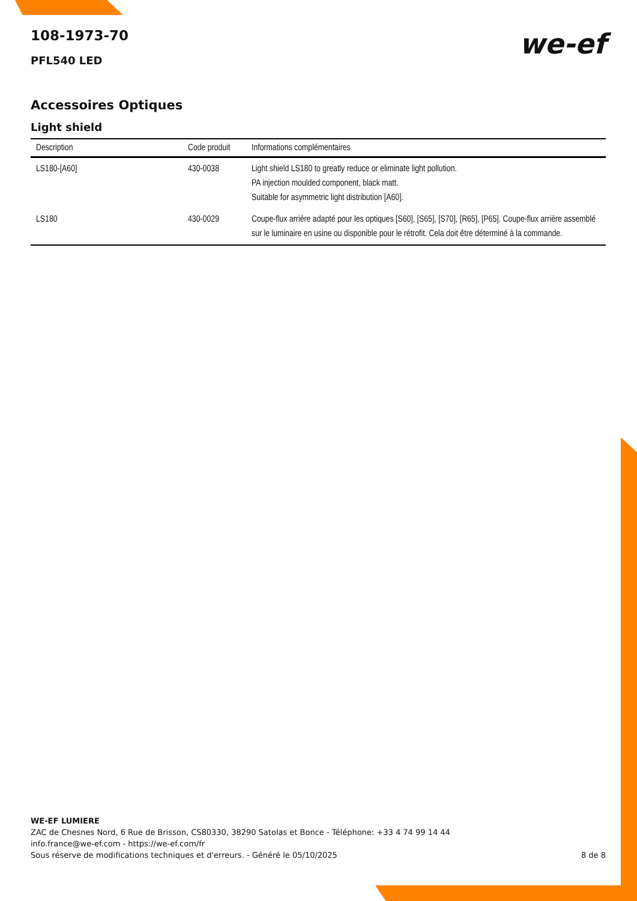108-1973-70
PFL540 LED
we-ef
Accessoires Optiques
Light shield
| Description | Code produit | Informations complémentaires |
| --- | --- | --- |
| LS180-[A60] | 430-0038 | Light shield LS180 to greatly reduce or eliminate light pollution. PA injection moulded component, black matt. Suitable for asymmetric light distribution [A60]. |
| LS180 | 430-0029 | Coupe-flux arrière adapté pour les optiques [S60], [S65], [S70], [R65], [P65]. Coupe-flux arrière assemblé sur le luminaire en usine ou disponible pour le rétrofit. Cela doit être déterminé à la commande. |
WE-EF LUMIERE
ZAC de Chesnes Nord, 6 Rue de Brisson, CS80330, 38290 Satolas et Bonce - Téléphone: +33 4 74 99 14 44
info.france@we-ef.com - https://we-ef.com/fr
Sous réserve de modifications techniques et d'erreurs. - Généré le 05/10/2025 8 de 8